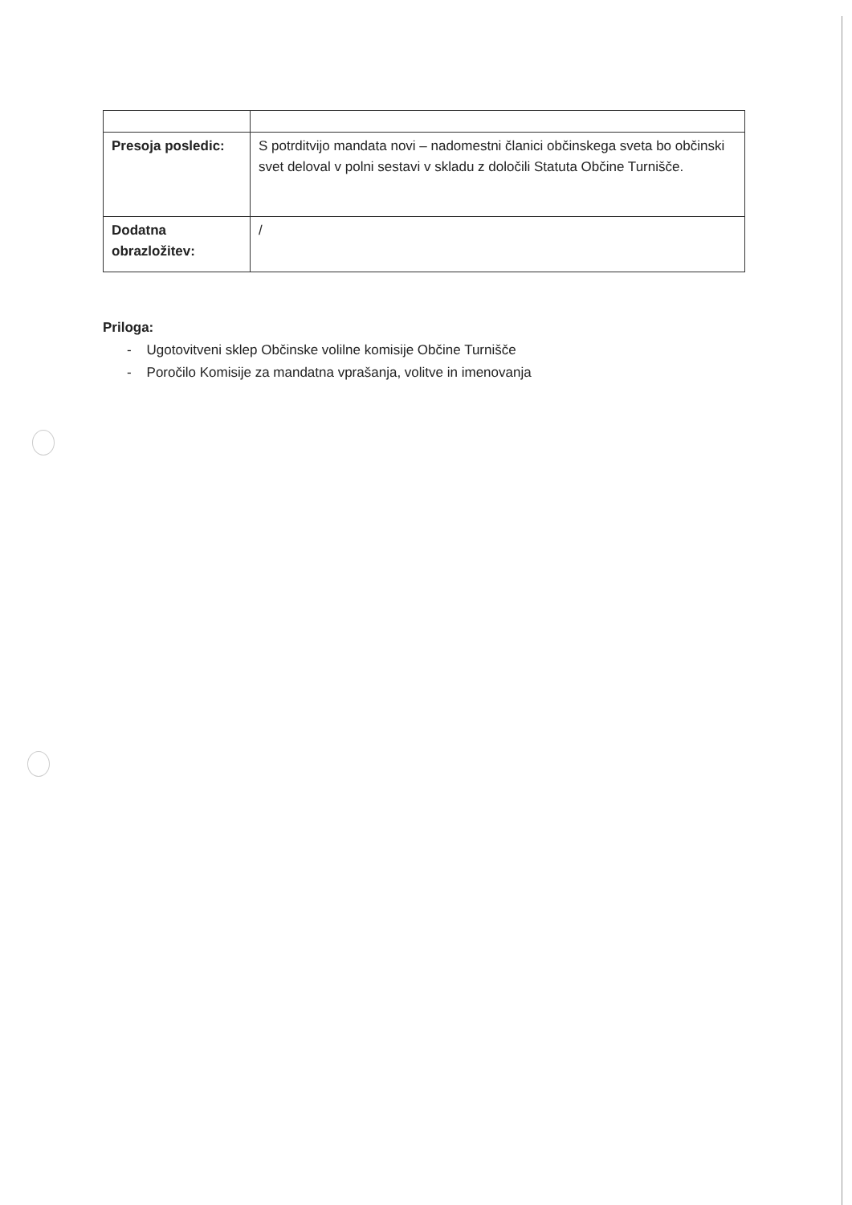| Presoja posledic: | S potrditvijo mandata novi – nadomestni članici občinskega sveta bo občinski svet deloval v polni sestavi v skladu z določili Statuta Občine Turnišče. |
| Dodatna obrazložitev: | / |
Priloga:
- Ugotovitveni sklep Občinske volilne komisije Občine Turnišče
- Poročilo Komisije za mandatna vprašanja, volitve in imenovanja